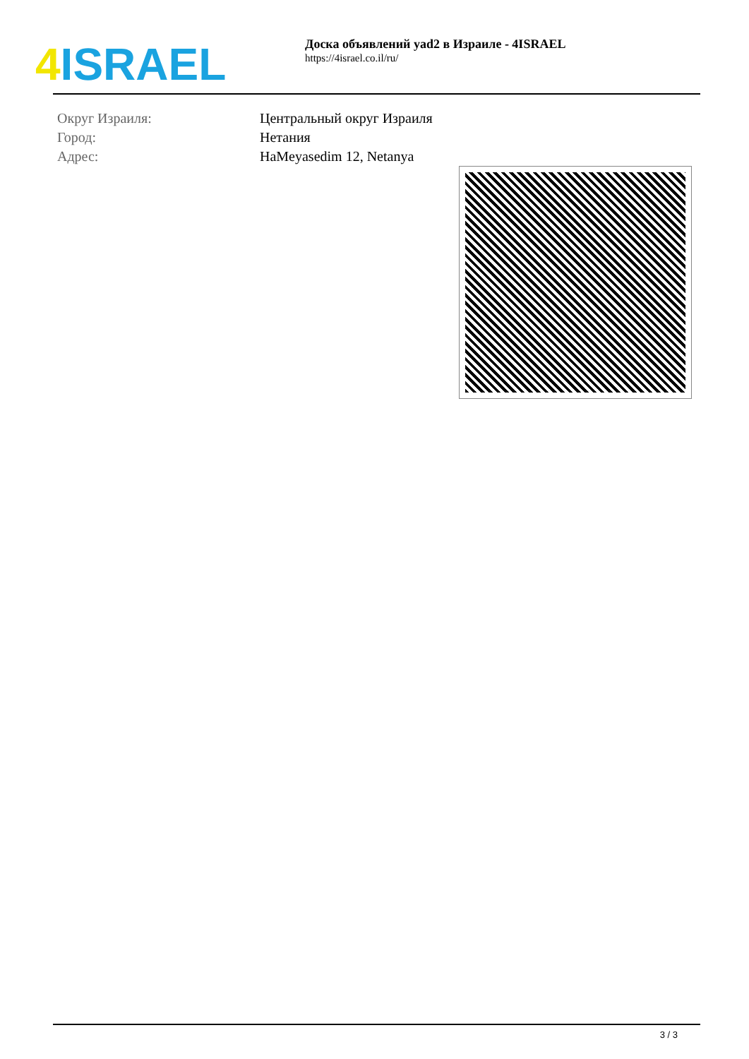4 ISRAEL
Доска объявлений yad2 в Израиле - 4ISRAEL
https://4israel.co.il/ru/
| Округ Израиля: | Центральный округ Израиля |
| Город: | Нетания |
| Адрес: | HaMeyasedim 12, Netanya |
3 / 3